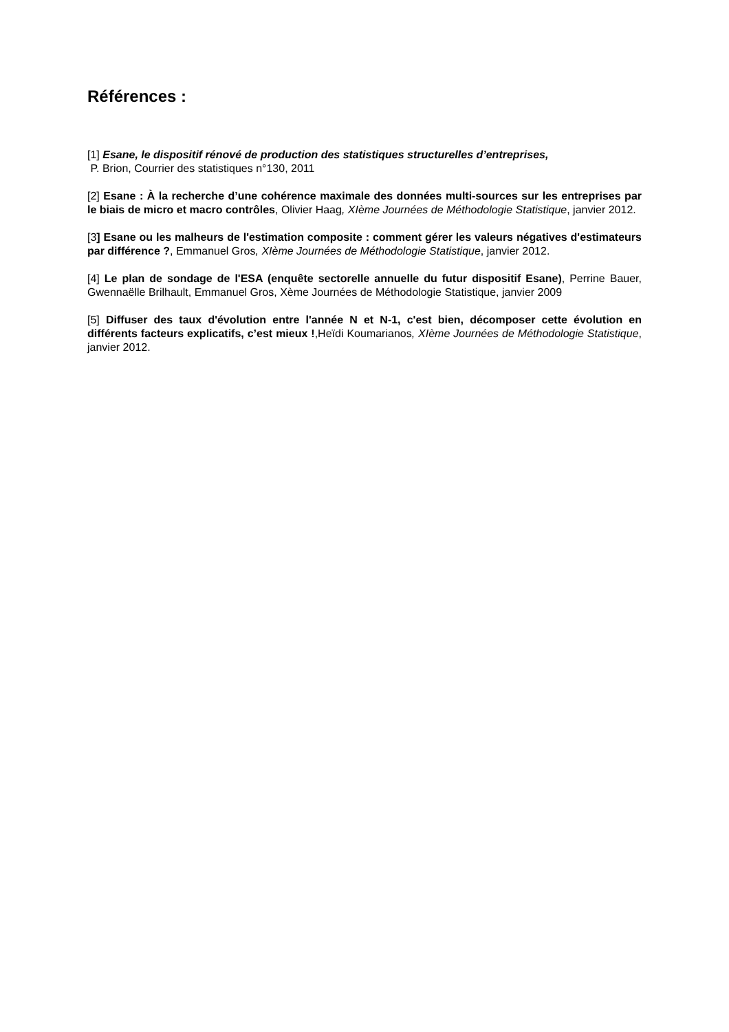Références :
[1] Esane, le dispositif rénové de production des statistiques structurelles d’entreprises,
P. Brion, Courrier des statistiques n°130, 2011
[2] Esane : À la recherche d’une cohérence maximale des données multi-sources sur les entreprises par le biais de micro et macro contrôles, Olivier Haag, XIème Journées de Méthodologie Statistique, janvier 2012.
[3] Esane ou les malheurs de l'estimation composite : comment gérer les valeurs négatives d'estimateurs par différence ?, Emmanuel Gros, XIème Journées de Méthodologie Statistique, janvier 2012.
[4] Le plan de sondage de l'ESA (enquête sectorelle annuelle du futur dispositif Esane), Perrine Bauer, Gwennaëlle Brilhault, Emmanuel Gros, Xème Journées de Méthodologie Statistique, janvier 2009
[5] Diffuser des taux d'évolution entre l'année N et N-1, c'est bien, décomposer cette évolution en différents facteurs explicatifs, c’est mieux !,Heïdi Koumarianos, XIème Journées de Méthodologie Statistique, janvier 2012.